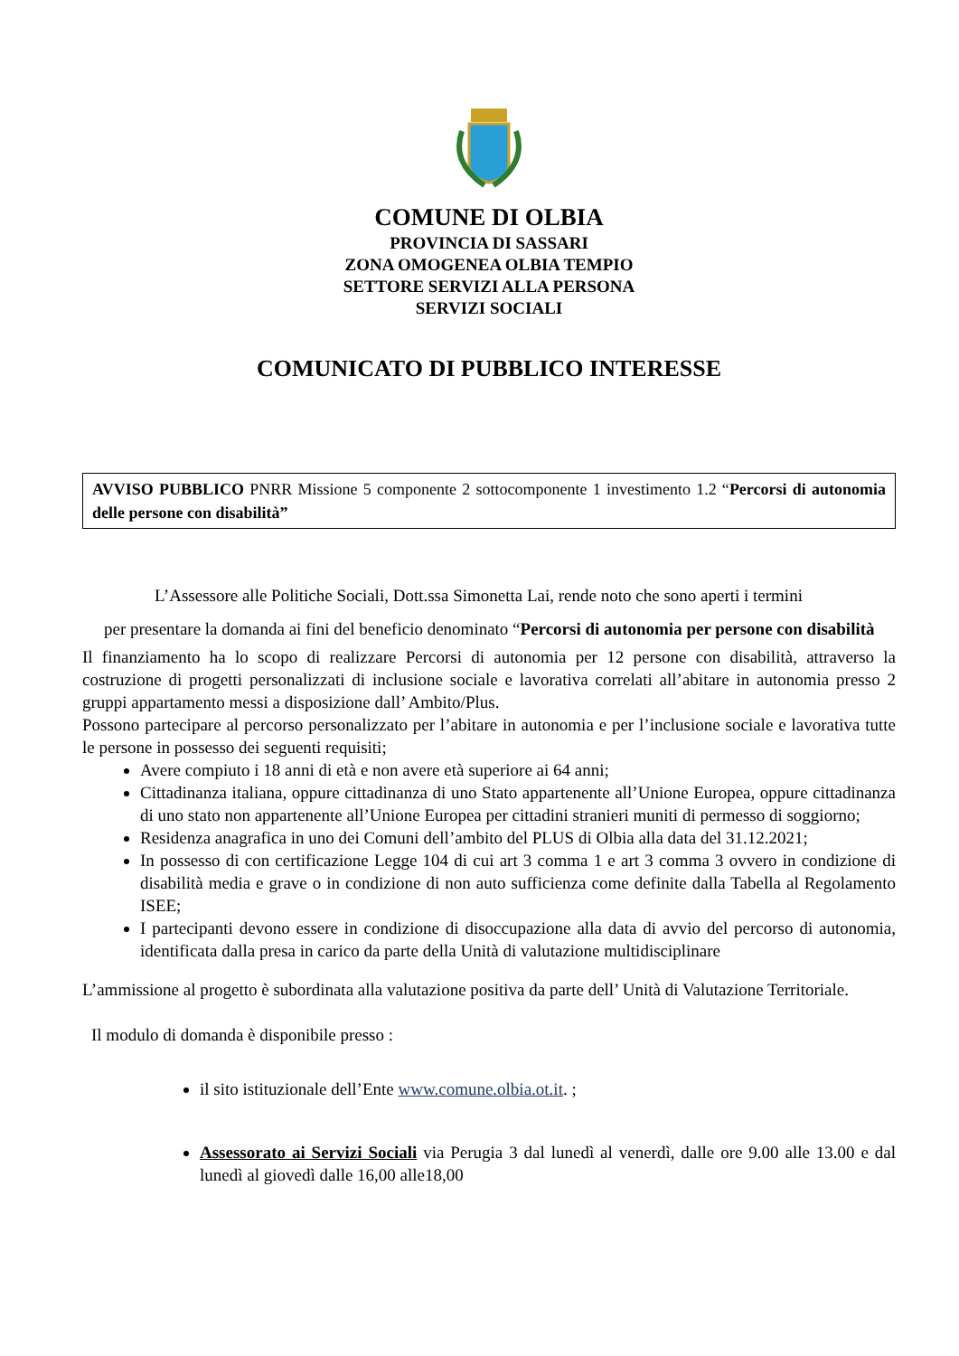COMUNE DI OLBIA
PROVINCIA DI SASSARI
ZONA OMOGENEA OLBIA TEMPIO
SETTORE SERVIZI ALLA PERSONA
SERVIZI SOCIALI
COMUNICATO DI PUBBLICO INTERESSE
AVVISO PUBBLICO PNRR Missione 5 componente 2 sottocomponente 1 investimento 1.2 “Percorsi di autonomia delle persone con disabilità”
L’Assessore alle Politiche Sociali, Dott.ssa Simonetta Lai, rende noto che sono aperti i termini
per presentare la domanda ai fini del beneficio denominato “Percorsi di autonomia per persone con disabilità
Il finanziamento ha lo scopo di realizzare Percorsi di autonomia per 12 persone con disabilità, attraverso la costruzione di progetti personalizzati di inclusione sociale e lavorativa correlati all’abitare in autonomia presso 2 gruppi appartamento messi a disposizione dall’ Ambito/Plus.
Possono partecipare al percorso personalizzato per l’abitare in autonomia e per l’inclusione sociale e lavorativa tutte le persone in possesso dei seguenti requisiti;
Avere compiuto i 18 anni di età e non avere età superiore ai 64 anni;
Cittadinanza italiana, oppure cittadinanza di uno Stato appartenente all’Unione Europea, oppure cittadinanza di uno stato non appartenente all’Unione Europea per cittadini stranieri muniti di permesso di soggiorno;
Residenza anagrafica in uno dei Comuni dell’ambito del PLUS di Olbia alla data del 31.12.2021;
In possesso di con certificazione Legge 104 di cui art 3 comma 1 e art 3 comma 3 ovvero in condizione di disabilità media e grave o in condizione di non auto sufficienza come definite dalla Tabella al Regolamento ISEE;
I partecipanti devono essere in condizione di disoccupazione alla data di avvio del percorso di autonomia, identificata dalla presa in carico da parte della Unità di valutazione multidisciplinare
L’ammissione al progetto è subordinata alla valutazione positiva da parte dell’ Unità di Valutazione Territoriale.
Il modulo di domanda è disponibile presso :
il sito istituzionale dell’Ente www.comune.olbia.ot.it. ;
Assessorato ai Servizi Sociali via Perugia 3 dal lunedì al venerdì, dalle ore 9.00 alle 13.00 e dal lunedì al giovedì dalle 16,00 alle18,00